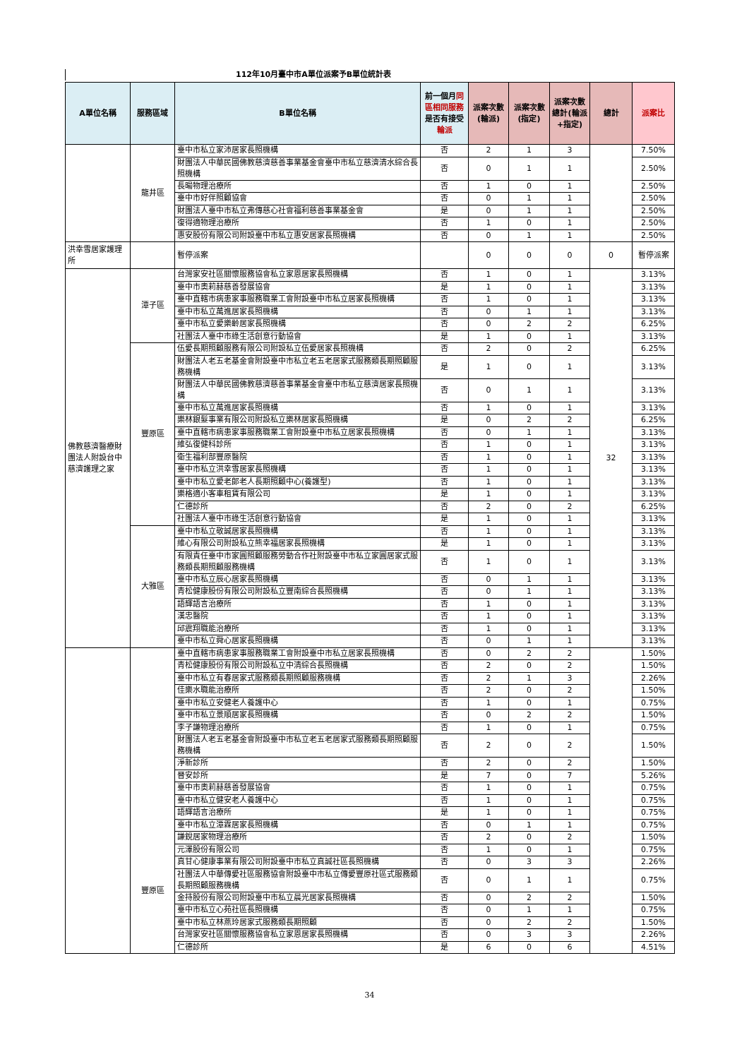112年10月臺中市A單位派案予B單位統計表
| A單位名稱 | 服務區域 | B單位名稱 | 前一個月 同區相同服務 是否有接受 輪派 | 派案次數(輪派) | 派案次數(指定) | 派案次數總計(輪派+指定) | 總計 | 派案比 |
| --- | --- | --- | --- | --- | --- | --- | --- | --- |
| | 龍井區 | 臺中市私立家沛居家長照機構 | 否 | 2 | 1 | 3 | | 7.50% |
| | | 財團法人中華民國佛教慈濟慈善事業基金會臺中市私立慈濟清水綜合長照機構 | 否 | 0 | 1 | 1 | | 2.50% |
| | | 長暘物理治療所 | 否 | 1 | 0 | 1 | | 2.50% |
| | | 臺中市好伴照顧協會 | 否 | 0 | 1 | 1 | | 2.50% |
| | | 財團法人臺中市私立弗傳慈心社會福利慈善事業基金會 | 是 | 0 | 1 | 1 | | 2.50% |
| | | 復得適物理治療所 | 否 | 1 | 0 | 1 | | 2.50% |
| | | 惠安股份有限公司附設臺中市私立惠安居家長照機構 | 否 | 0 | 1 | 1 | | 2.50% |
| 洪幸雪居家護理所 | | 暫停派案 | | 0 | 0 | 0 | 0 | 暫停派案 |
| 佛教慈濟醫療財團法人附設台中慈濟護理之家 | 潭子區 | 台灣家安社區關懷服務協會私立家恩居家長照機構 | 否 | 1 | 0 | 1 | 32 | 3.13% |
| | | 臺中市奧莉赫慈善發展協會 | 是 | 1 | 0 | 1 | | 3.13% |
| | | 臺中直轄市病患家事服務職業工會附設臺中市私立居家長照機構 | 否 | 1 | 0 | 1 | | 3.13% |
| | | 臺中市私立萬進居家長照機構 | 否 | 0 | 1 | 1 | | 3.13% |
| | | 臺中市私立愛樂齡居家長照機構 | 否 | 0 | 2 | 2 | | 6.25% |
| | | 社團法人臺中市綠生活創意行動協會 | 是 | 1 | 0 | 1 | | 3.13% |
| | 豐原區 | 伍愛長期照顧服務有限公司附設私立伍愛居家長照機構 | 否 | 2 | 0 | 2 | | 6.25% |
| | | 財團法人老五老基金會附設臺中市私立老五老居家式服務類長期照顧服務機構 | 是 | 1 | 0 | 1 | | 3.13% |
| | | 財團法人中華民國佛教慈濟慈善事業基金會臺中市私立慈濟居家長照機構 | 否 | 0 | 1 | 1 | | 3.13% |
| | | 臺中市私立萬進居家長照機構 | 否 | 1 | 0 | 1 | | 3.13% |
| | | 樂林銀髮事業有限公司附設私立樂林居家長照機構 | 是 | 0 | 2 | 2 | | 6.25% |
| | | 臺中直轄市病患家事服務職業工會附設臺中市私立居家長照機構 | 否 | 0 | 1 | 1 | | 3.13% |
| | | 維弘復健科診所 | 否 | 1 | 0 | 1 | | 3.13% |
| | | 衛生福利部豐原醫院 | 否 | 1 | 0 | 1 | | 3.13% |
| | | 臺中市私立洪幸雪居家長照機構 | 否 | 1 | 0 | 1 | | 3.13% |
| | | 臺中市私立愛老郎老人長期照顧中心(養護型) | 否 | 1 | 0 | 1 | | 3.13% |
| | | 樂格適小客車租賃有限公司 | 是 | 1 | 0 | 1 | | 3.13% |
| | | 仁德診所 | 否 | 2 | 0 | 2 | | 6.25% |
| | | 社團法人臺中市綠生活創意行動協會 | 是 | 1 | 0 | 1 | | 3.13% |
| | 大雅區 | 臺中市私立敬誠居家長照機構 | 否 | 1 | 0 | 1 | | 3.13% |
| | | 維心有限公司附設私立熊幸福居家長照機構 | 是 | 1 | 0 | 1 | | 3.13% |
| | | 有限責任臺中市家圓照顧服務勞動合作社附設臺中市私立家圓居家式服務類長期照顧服務機構 | 否 | 1 | 0 | 1 | | 3.13% |
| | | 臺中市私立辰心居家長照機構 | 否 | 0 | 1 | 1 | | 3.13% |
| | | 青松健康股份有限公司附設私立豐南綜合長照機構 | 否 | 0 | 1 | 1 | | 3.13% |
| | | 語輝語言治療所 | 否 | 1 | 0 | 1 | | 3.13% |
| | | 漢忠醫院 | 否 | 1 | 0 | 1 | | 3.13% |
| | | 邱震翔職能治療所 | 否 | 1 | 0 | 1 | | 3.13% |
| | | 臺中市私立舜心居家長照機構 | 否 | 0 | 1 | 1 | | 3.13% |
| | 豐原區 | 臺中直轄市病患家事服務職業工會附設臺中市私立居家長照機構 | 否 | 0 | 2 | 2 | | 1.50% |
| | | 青松健康股份有限公司附設私立中清綜合長照機構 | 否 | 2 | 0 | 2 | | 1.50% |
| | | 臺中市私立有春居家式服務類長期照顧服務機構 | 否 | 2 | 1 | 3 | | 2.26% |
| | | 佳樂水職能治療所 | 否 | 2 | 0 | 2 | | 1.50% |
| | | 臺中市私立安健老人養護中心 | 否 | 1 | 0 | 1 | | 0.75% |
| | | 臺中市私立景順居家長照機構 | 否 | 0 | 2 | 2 | | 1.50% |
| | | 李子謙物理治療所 | 否 | 1 | 0 | 1 | | 0.75% |
| | | 財團法人老五老基金會附設臺中市私立老五老居家式服務類長期照顧服務機構 | 否 | 2 | 0 | 2 | | 1.50% |
| | | 淨新診所 | 否 | 2 | 0 | 2 | | 1.50% |
| | | 晉安診所 | 是 | 7 | 0 | 7 | | 5.26% |
| | | 臺中市奧莉赫慈善發展協會 | 否 | 1 | 0 | 1 | | 0.75% |
| | | 臺中市私立健安老人養護中心 | 否 | 1 | 0 | 1 | | 0.75% |
| | | 語輝語言治療所 | 是 | 1 | 0 | 1 | | 0.75% |
| | | 臺中市私立潭霖居家長照機構 | 否 | 0 | 1 | 1 | | 0.75% |
| | | 謙銳居家物理治療所 | 否 | 2 | 0 | 2 | | 1.50% |
| | | 元澤股份有限公司 | 否 | 1 | 0 | 1 | | 0.75% |
| | | 真甘心健康事業有限公司附設臺中市私立真誠社區長照機構 | 否 | 0 | 3 | 3 | | 2.26% |
| | | 社團法人中華傳愛社區服務協會附設臺中市私立傳愛豐原社區式服務類長期照顧服務機構 | 否 | 0 | 1 | 1 | | 0.75% |
| | | 金持股份有限公司附設臺中市私立晨光居家長照機構 | 否 | 0 | 2 | 2 | | 1.50% |
| | | 臺中市私立心苑社區長照機構 | 否 | 0 | 1 | 1 | | 0.75% |
| | | 臺中市私立林燕玲居家式服務類長期照顧 | 否 | 0 | 2 | 2 | | 1.50% |
| | | 台灣家安社區關懷服務協會私立家恩居家長照機構 | 否 | 0 | 3 | 3 | | 2.26% |
| | | 仁德診所 | 是 | 6 | 0 | 6 | | 4.51% |
34